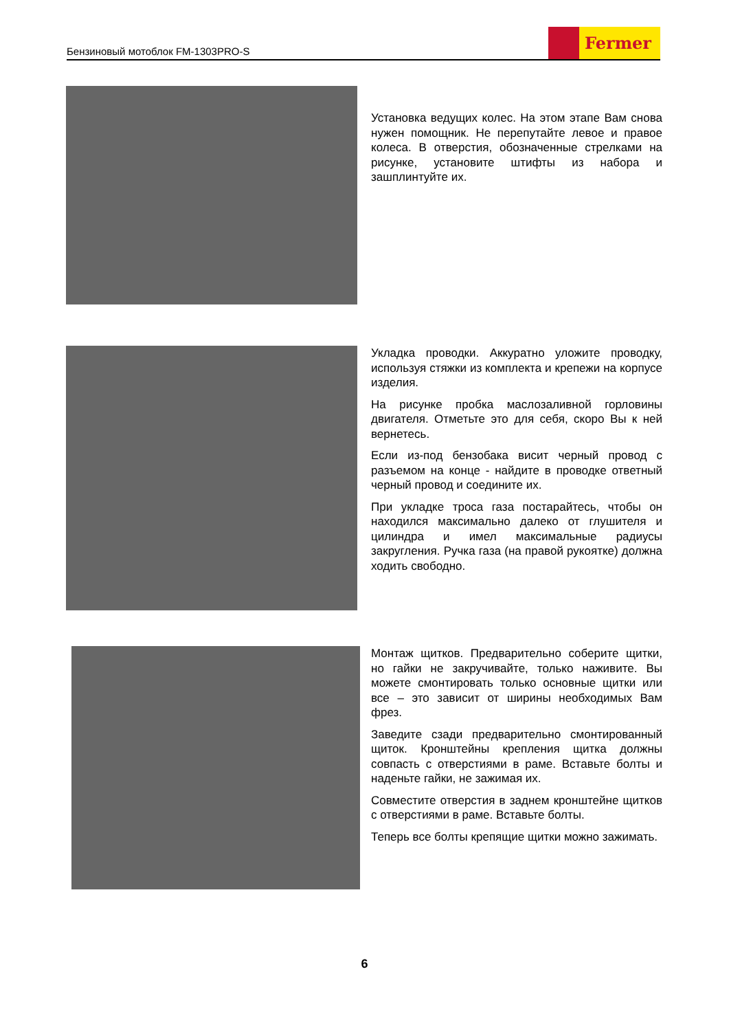Бензиновый мотоблок FM-1303PRO-S
Fermer
Установка ведущих колес. На этом этапе Вам снова нужен помощник. Не перепутайте левое и правое колеса. В отверстия, обозначенные стрелками на рисунке, установите штифты из набора и зашплинтуйте их.
Укладка проводки. Аккуратно уложите проводку, используя стяжки из комплекта и крепежи на корпусе изделия.
На рисунке пробка маслозаливной горловины двигателя. Отметьте это для себя, скоро Вы к ней вернетесь.
Если из-под бензобака висит черный провод с разъемом на конце - найдите в проводке ответный черный провод и соедините их.
При укладке троса газа постарайтесь, чтобы он находился максимально далеко от глушителя и цилиндра и имел максимальные радиусы закругления. Ручка газа (на правой рукоятке) должна ходить свободно.
Монтаж щитков. Предварительно соберите щитки, но гайки не закручивайте, только наживите. Вы можете смонтировать только основные щитки или все – это зависит от ширины необходимых Вам фрез.
Заведите сзади предварительно смонтированный щиток. Кронштейны крепления щитка должны совпасть с отверстиями в раме. Вставьте болты и наденьте гайки, не зажимая их.
Совместите отверстия в заднем кронштейне щитков с отверстиями в раме. Вставьте болты.
Теперь все болты крепящие щитки можно зажимать.
6